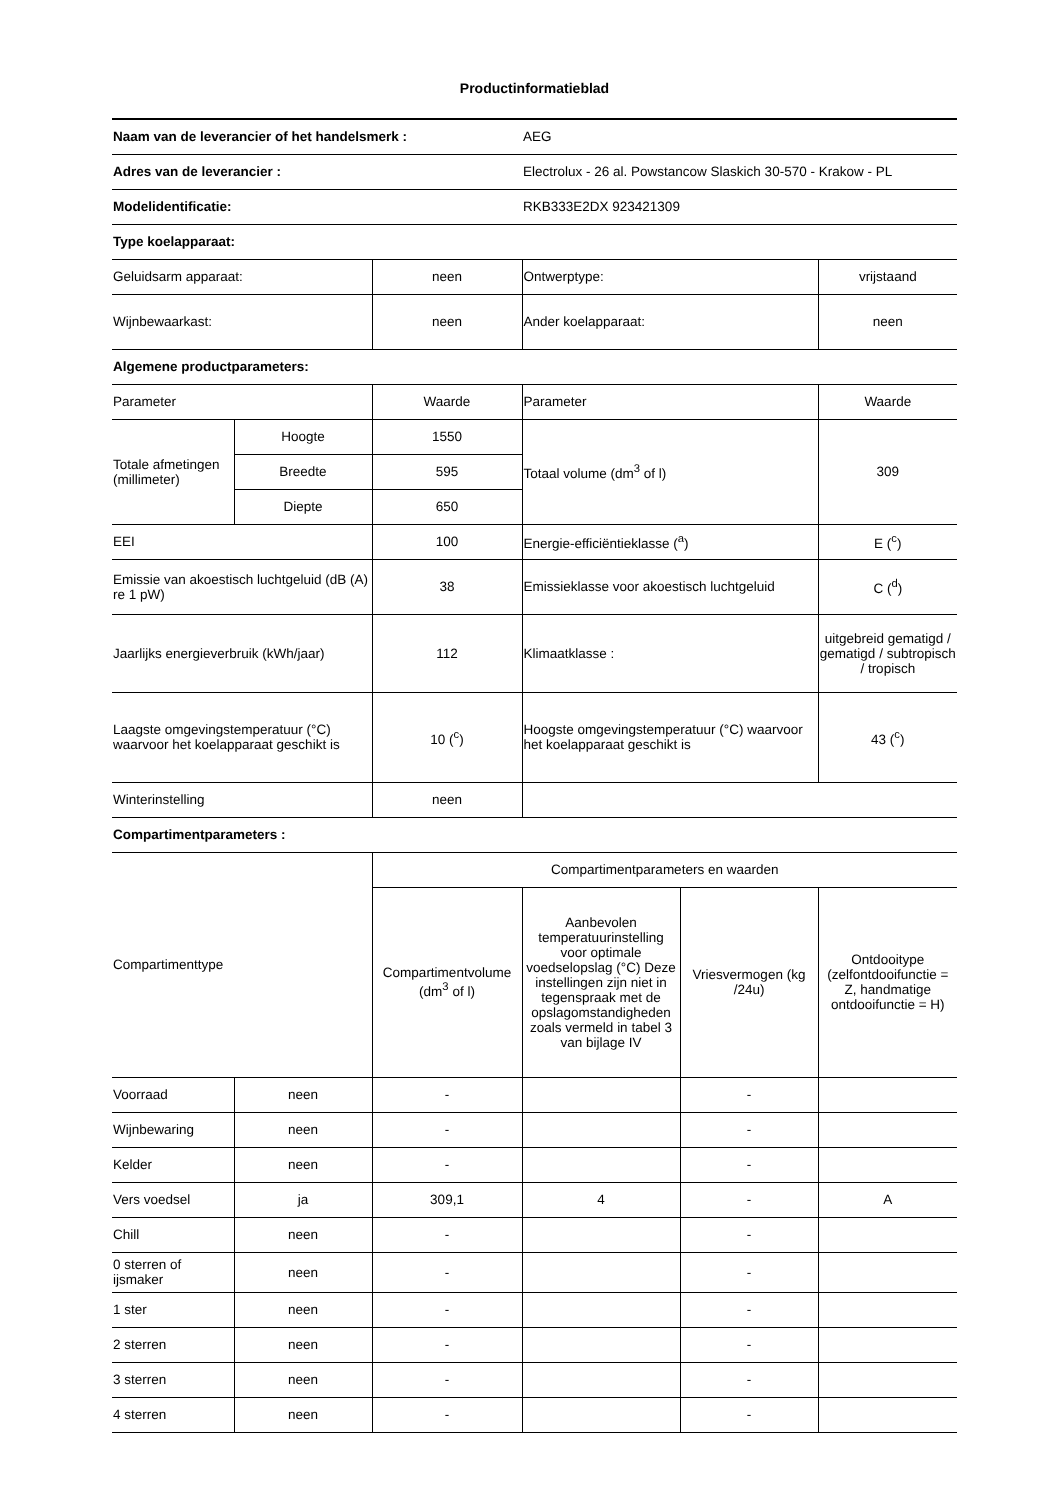Productinformatieblad
| Naam van de leverancier of het handelsmerk : | | | AEG | | |
| Adres van de leverancier : | | | Electrolux - 26 al. Powstancow Slaskich 30-570 - Krakow - PL | | |
| Modelidentificatie: | | | RKB333E2DX 923421309 | | |
| Type koelapparaat: | | | | | |
| Geluidsarm apparaat: | | neen | Ontwerptype: | | vrijstaand |
| Wijnbewaarkast: | | neen | Ander koelapparaat: | | neen |
| Algemene productparameters: | | | | | |
| Parameter | | Waarde | Parameter | | Waarde |
| Totale afmetingen (millimeter) | Hoogte | 1550 | Totaal volume (dm<sup>3</sup> of l) | | 309 |
| | Breedte | 595 | | | |
| | Diepte | 650 | | | |
| EEI | | 100 | Energie-efficiëntieklasse (<sup>a</sup>) | | E (<sup>c</sup>) |
| Emissie van akoestisch luchtgeluid (dB (A) re 1 pW) | | 38 | Emissieklasse voor akoestisch luchtgeluid | | C (<sup>d</sup>) |
| Jaarlijks energieverbruik (kWh/jaar) | | 112 | Klimaatklasse : | | uitgebreid gematigd / gematigd / subtropisch / tropisch |
| Laagste omgevingstemperatuur (°C) waarvoor het koelapparaat geschikt is | | 10 (<sup>c</sup>) | Hoogste omgevingstemperatuur (°C) waarvoor het koelapparaat geschikt is | | 43 (<sup>c</sup>) |
| Winterinstelling | | neen | | | |
| Compartimentparameters : | | | | | |
| Compartimenttype | | Compartimentparameters en waarden | | | |
| | | Compartimentvolume (dm<sup>3</sup> of l) | Aanbevolen temperatuurinstelling voor optimale voedselopslag (°C) Deze instellingen zijn niet in tegenspraak met de opslagomstandigheden zoals vermeld in tabel 3 van bijlage IV | Vriesvermogen (kg /24u) | Ontdooitype (zelfontdooifunctie = Z, handmatige ontdooifunctie = H) |
| Voorraad | neen | - | | - | |
| Wijnbewaring | neen | - | | - | |
| Kelder | neen | - | | - | |
| Vers voedsel | ja | 309,1 | 4 | - | A |
| Chill | neen | - | | - | |
| 0 sterren of ijsmaker | neen | - | | - | |
| 1 ster | neen | - | | - | |
| 2 sterren | neen | - | | - | |
| 3 sterren | neen | - | | - | |
| 4 sterren | neen | - | | - | |